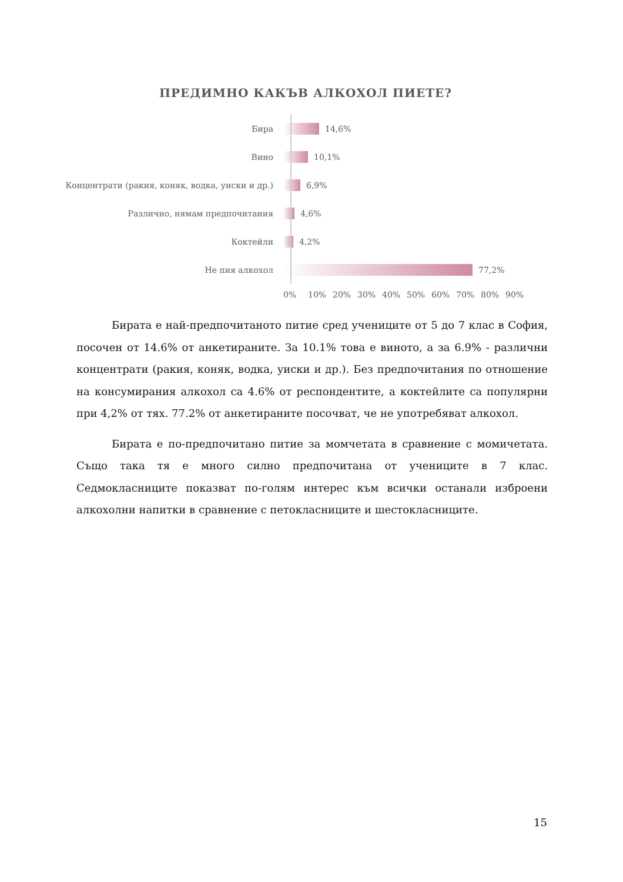ПРЕДИМНО КАКЪВ АЛКОХОЛ ПИЕТЕ?
Бира 14,6%
Вино 10,1%
Концентрати (ракия, коняк, водка, уиски и др.) 6,9%
Различно, нямам предпочитания 4,6%
Коктейли 4,2%
Не пия алкохол 77,2%
0% 10% 20% 30% 40% 50% 60% 70% 80% 90%
Бирата е най-предпочитаното питие сред учениците от 5 до 7 клас в София, посочен от 14.6% от анкетираните. За 10.1% това е виното, а за 6.9% - различни концентрати (ракия, коняк, водка, уиски и др.). Без предпочитания по отношение на консумирания алкохол са 4.6% от респондентите, а коктейлите са популярни при 4,2% от тях. 77.2% от анкетираните посочват, че не употребяват алкохол.
Бирата е по-предпочитано питие за момчетата в сравнение с момичетата. Също така тя е много силно предпочитана от учениците в 7 клас. Седмокласниците показват по-голям интерес към всички останали изброени алкохолни напитки в сравнение с петокласниците и шестокласниците.
15